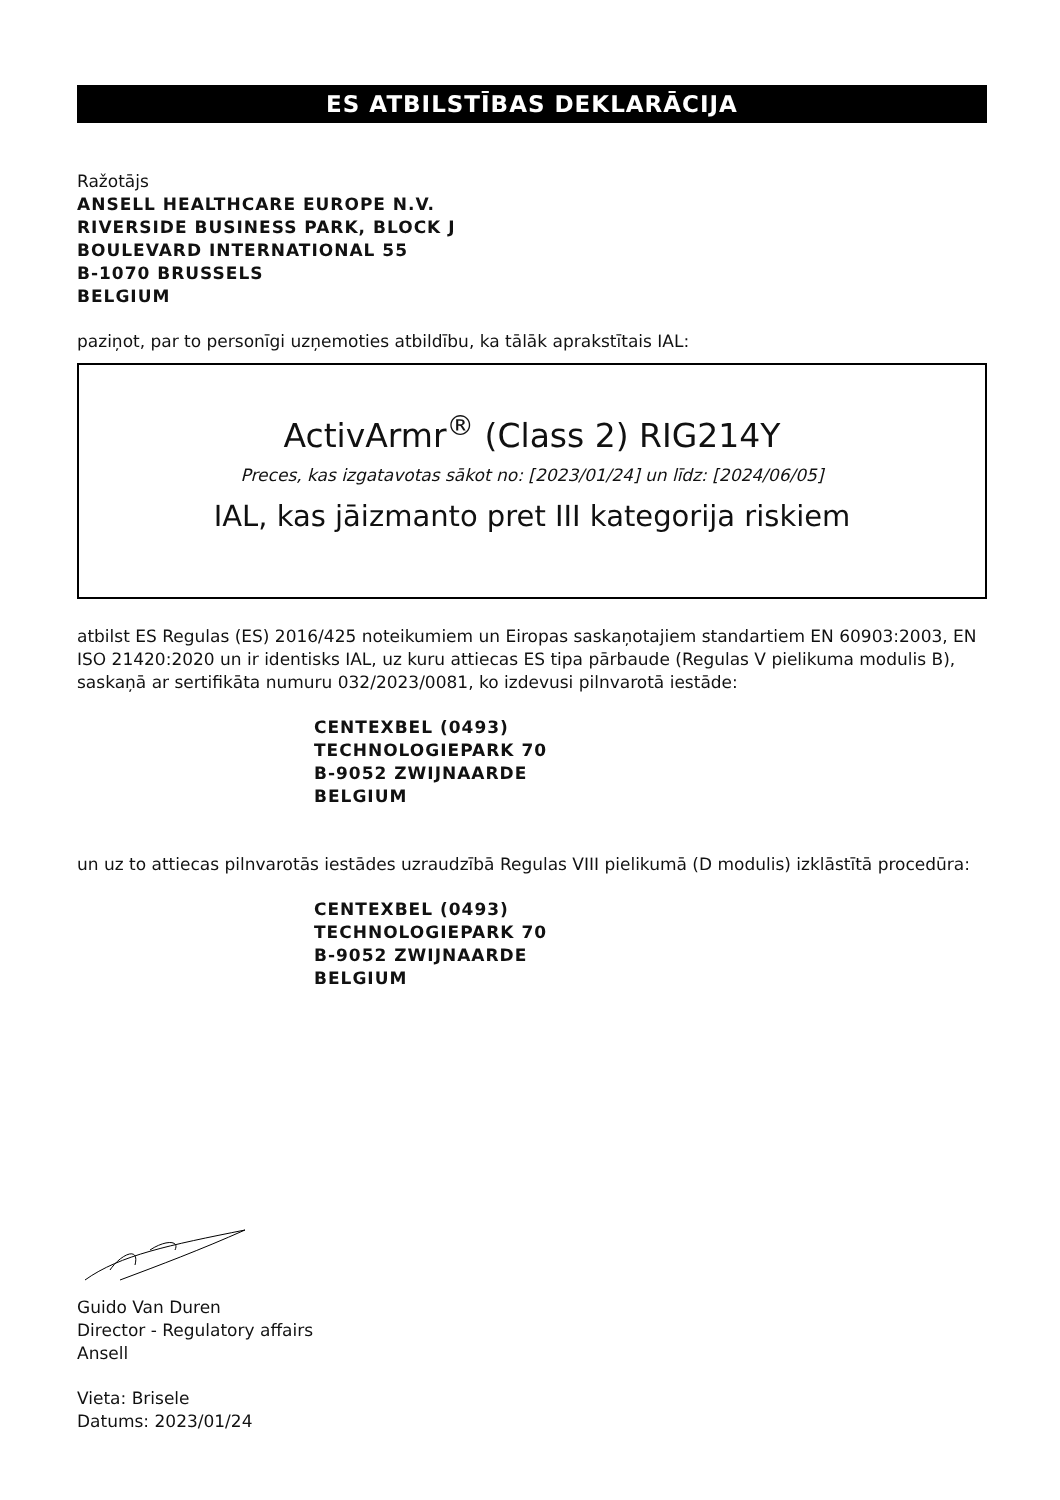ES ATBILSTĪBAS DEKLARĀCIJA
Ražotājs
ANSELL HEALTHCARE EUROPE N.V.
RIVERSIDE BUSINESS PARK, BLOCK J
BOULEVARD INTERNATIONAL 55
B-1070 BRUSSELS
BELGIUM
paziņot, par to personīgi uzņemoties atbildību, ka tālāk aprakstītais IAL:
ActivArmr<sup>®</sup> (Class 2) RIG214Y
Preces, kas izgatavotas sākot no: [2023/01/24] un līdz: [2024/06/05]
IAL, kas jāizmanto pret III kategorija riskiem
atbilst ES Regulas (ES) 2016/425 noteikumiem un Eiropas saskaņotajiem standartiem EN 60903:2003, EN ISO 21420:2020 un ir identisks IAL, uz kuru attiecas ES tipa pārbaude (Regulas V pielikuma modulis B), saskaņā ar sertifikāta numuru 032/2023/0081, ko izdevusi pilnvarotā iestāde:
CENTEXBEL (0493)
TECHNOLOGIEPARK 70
B-9052 ZWIJNAARDE
BELGIUM
un uz to attiecas pilnvarotās iestādes uzraudzībā Regulas VIII pielikumā (D modulis) izklāstītā procedūra:
CENTEXBEL (0493)
TECHNOLOGIEPARK 70
B-9052 ZWIJNAARDE
BELGIUM
Guido Van Duren
Director - Regulatory affairs
Ansell
Vieta: Brisele
Datums: 2023/01/24